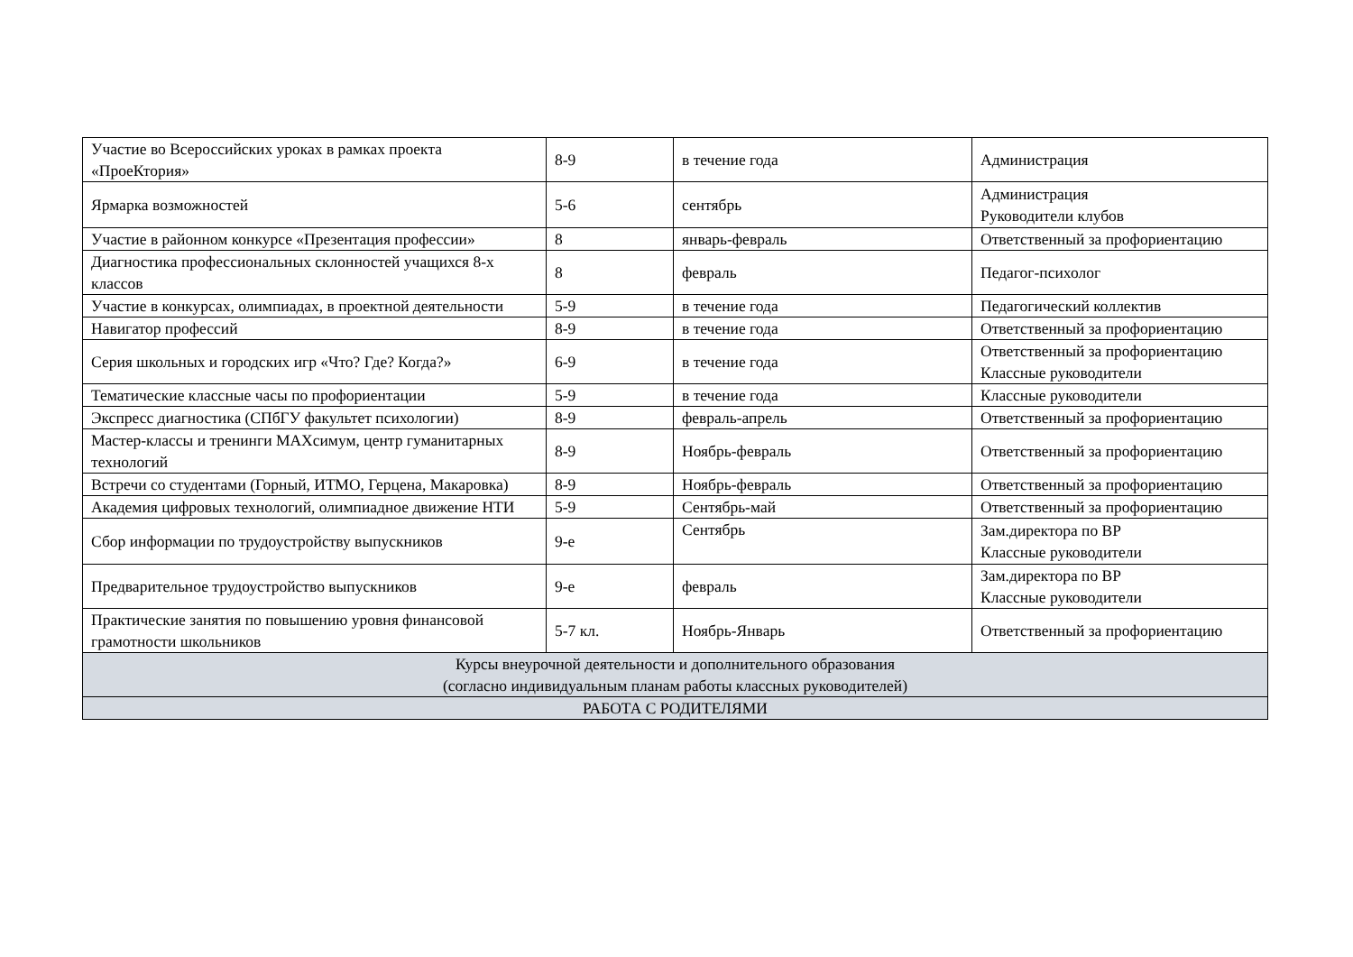| Участие во Всероссийских уроках в рамках проекта «ПроеКтория» | 8-9 | в течение года | Администрация |
| Ярмарка возможностей | 5-6 | сентябрь | Администрация Руководители клубов |
| Участие в районном конкурсе «Презентация профессии» | 8 | январь-февраль | Ответственный за профориентацию |
| Диагностика профессиональных склонностей учащихся 8-х классов | 8 | февраль | Педагог-психолог |
| Участие в конкурсах, олимпиадах, в проектной деятельности | 5-9 | в течение года | Педагогический коллектив |
| Навигатор профессий | 8-9 | в течение года | Ответственный за профориентацию |
| Серия школьных и городских игр «Что? Где? Когда?» | 6-9 | в течение года | Ответственный за профориентацию Классные руководители |
| Тематические классные часы по профориентации | 5-9 | в течение года | Классные руководители |
| Экспресс диагностика (СПбГУ факультет психологии) | 8-9 | февраль-апрель | Ответственный за профориентацию |
| Мастер-классы и тренинги МАХсимум, центр гуманитарных технологий | 8-9 | Ноябрь-февраль | Ответственный за профориентацию |
| Встречи со студентами (Горный, ИТМО, Герцена, Макаровка) | 8-9 | Ноябрь-февраль | Ответственный за профориентацию |
| Академия цифровых технологий, олимпиадное движение НТИ | 5-9 | Сентябрь-май | Ответственный за профориентацию |
| Сбор информации по трудоустройству выпускников | 9-е | Сентябрь | Зам.директора по ВР Классные руководители |
| Предварительное трудоустройство выпускников | 9-е | февраль | Зам.директора по ВР Классные руководители |
| Практические занятия по повышению уровня финансовой грамотности школьников | 5-7 кл. | Ноябрь-Январь | Ответственный за профориентацию |
| Курсы внеурочной деятельности и дополнительного образования (согласно индивидуальным планам работы классных руководителей) | | | |
| РАБОТА С РОДИТЕЛЯМИ | | | |